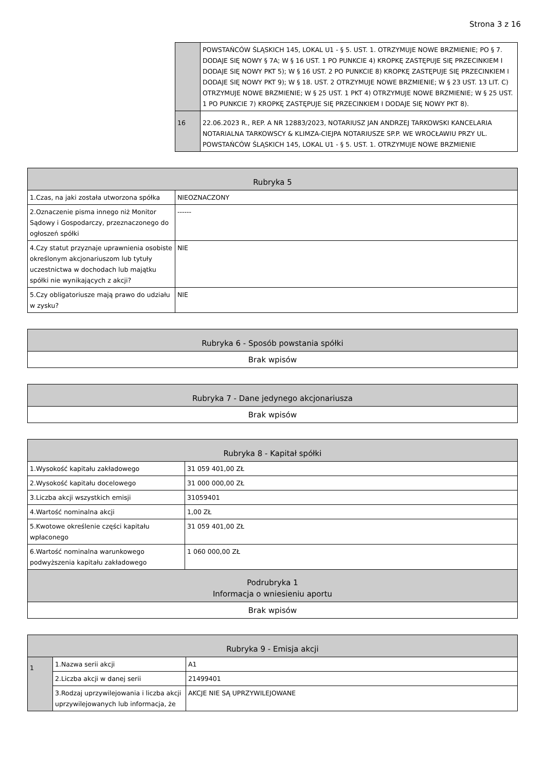Strona 3 z 16
| | POWSTAŃCÓW ŚLĄSKICH 145, LOKAL U1 - § 5. UST. 1. OTRZYMUJE NOWE BRZMIENIE; PO § 7. DODAJE SIĘ NOWY § 7A; W § 16 UST. 1 PO PUNKCIE 4) KROPKĘ ZASTĘPUJE SIĘ PRZECINKIEM I DODAJE SIĘ NOWY PKT 5); W § 16 UST. 2 PO PUNKCIE 8) KROPKĘ ZASTĘPUJE SIĘ PRZECINKIEM I DODAJE SIĘ NOWY PKT 9); W § 18. UST. 2 OTRZYMUJE NOWE BRZMIENIE; W § 23 UST. 13 LIT. C) OTRZYMUJE NOWE BRZMIENIE; W § 25 UST. 1 PKT 4) OTRZYMUJE NOWE BRZMIENIE; W § 25 UST. 1 PO PUNKCIE 7) KROPKĘ ZASTĘPUJE SIĘ PRZECINKIEM I DODAJE SIĘ NOWY PKT 8). |
| 16 | 22.06.2023 R., REP. A NR 12883/2023, NOTARIUSZ JAN ANDRZEJ TARKOWSKI KANCELARIA NOTARIALNA TARKOWSCY & KLIMZA-CIEJPA NOTARIUSZE SP.P. WE WROCŁAWIU PRZY UL. POWSTAŃCÓW ŚLĄSKICH 145, LOKAL U1 - § 5. UST. 1. OTRZYMUJE NOWE BRZMIENIE |
| Rubryka 5 | |
| --- | --- |
| 1.Czas, na jaki została utworzona spółka | NIEOZNACZONY |
| 2.Oznaczenie pisma innego niż Monitor Sądowy i Gospodarczy, przeznaczonego do ogłoszeń spółki | ------ |
| 4.Czy statut przyznaje uprawnienia osobiste określonym akcjonariuszom lub tytuły uczestnictwa w dochodach lub majątku spółki nie wynikających z akcji? | NIE |
| 5.Czy obligatoriusze mają prawo do udziału w zysku? | NIE |
| Rubryka 6 - Sposób powstania spółki |
| --- |
| Brak wpisów |
| Rubryka 7 - Dane jedynego akcjonariusza |
| --- |
| Brak wpisów |
| Rubryka 8 - Kapitał spółki | |
| --- | --- |
| 1.Wysokość kapitału zakładowego | 31 059 401,00 ZŁ |
| 2.Wysokość kapitału docelowego | 31 000 000,00 ZŁ |
| 3.Liczba akcji wszystkich emisji | 31059401 |
| 4.Wartość nominalna akcji | 1,00 ZŁ |
| 5.Kwotowe określenie części kapitału wpłaconego | 31 059 401,00 ZŁ |
| 6.Wartość nominalna warunkowego podwyższenia kapitału zakładowego | 1 060 000,00 ZŁ |
| Podrubryka 1 Informacja o wniesieniu aportu | |
| Brak wpisów | |
| Rubryka 9 - Emisja akcji | | |
| --- | --- | --- |
| 1 | 1.Nazwa serii akcji | A1 |
| | 2.Liczba akcji w danej serii | 21499401 |
| | 3.Rodzaj uprzywilejowania i liczba akcji uprzywilejowanych lub informacja, że | AKCJE NIE SĄ UPRZYWILEJOWANE |